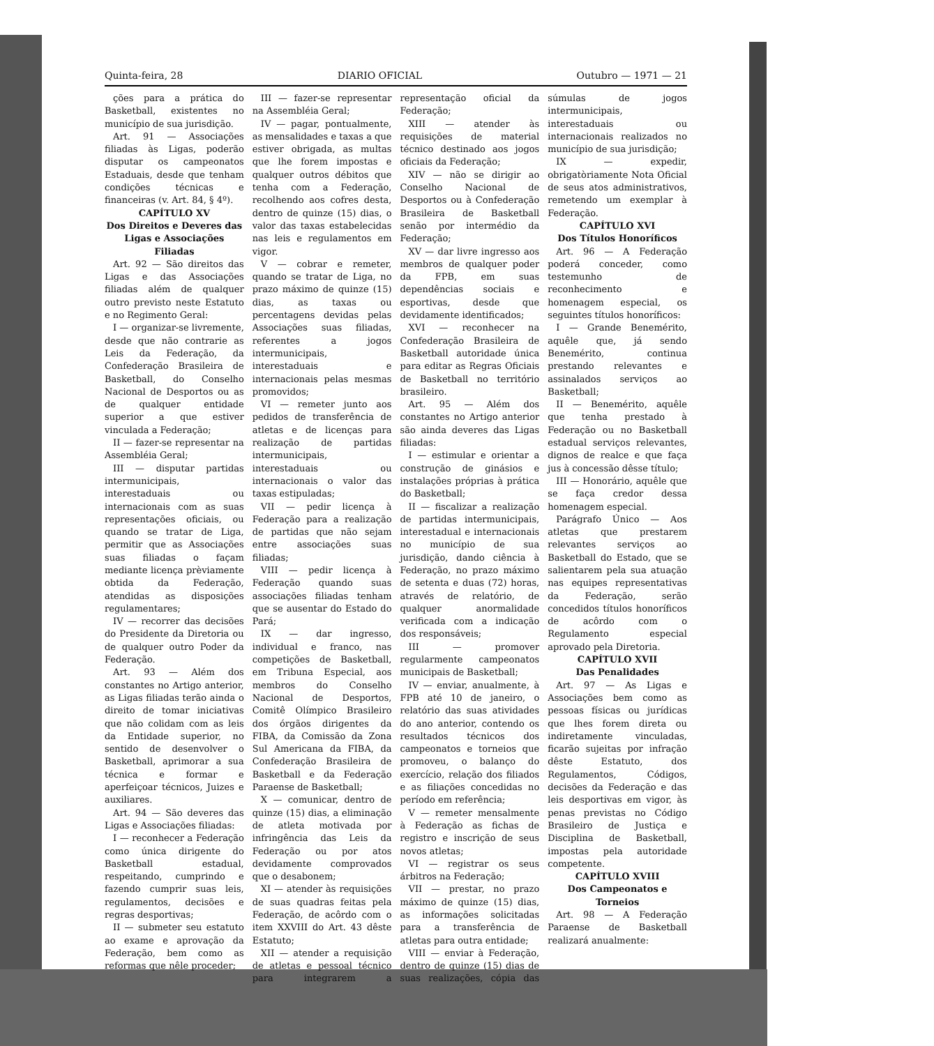Quinta-feira, 28 DIARIO OFICIAL Outubro — 1971 — 21
ções para a prática do Basketball, existentes no município de sua jurisdição.
Art. 91 — Associações filiadas às Ligas, poderão disputar os campeonatos Estaduais, desde que tenham condições técnicas e financeiras (v. Art. 84, § 4º).
CAPÍTULO XV
Dos Direitos e Deveres das Ligas e Associações Filiadas
Art. 92 — São direitos das Ligas e das Associações filiadas além de qualquer outro previsto neste Estatuto e no Regimento Geral:
I — organizar-se livremente, desde que não contrarie as Leis da Federação, da Confederação Brasileira de Basketball, do Conselho Nacional de Desportos ou as de qualquer entidade superior a que estiver vinculada a Federação;
II — fazer-se representar na Assembléia Geral;
III — disputar partidas intermunicipais, interestaduais ou internacionais com as suas representações oficiais, ou quando se tratar de Liga, permitir que as Associações suas filiadas o façam mediante licença prèviamente obtida da Federação, atendidas as disposições regulamentares;
IV — recorrer das decisões do Presidente da Diretoria ou de qualquer outro Poder da Federação.
Art. 93 — Além dos constantes no Artigo anterior, as Ligas filiadas terão ainda o direito de tomar iniciativas que não colidam com as leis da Entidade superior, no sentido de desenvolver o Basketball, aprimorar a sua técnica e formar e aperfeiçoar técnicos, Juizes e auxiliares.
Art. 94 — São deveres das Ligas e Associações filiadas:
I — reconhecer a Federação como única dirigente do Basketball estadual, respeitando, cumprindo e fazendo cumprir suas leis, regulamentos, decisões e regras desportivas;
II — submeter seu estatuto ao exame e aprovação da Federação, bem como as reformas que nêle proceder;
III — fazer-se representar na Assembléia Geral;
IV — pagar, pontualmente, as mensalidades e taxas a que estiver obrigada, as multas que lhe forem impostas e qualquer outros débitos que tenha com a Federação, recolhendo aos cofres desta, dentro de quinze (15) dias, o valor das taxas estabelecidas nas leis e regulamentos em vigor.
V — cobrar e remeter, quando se tratar de Liga, no prazo máximo de quinze (15) dias, as taxas ou percentagens devidas pelas Associações suas filiadas, referentes a jogos intermunicipais, interestaduais e internacionais pelas mesmas promovidos;
VI — remeter junto aos pedidos de transferência de atletas e de licenças para realização de partidas intermunicipais, interestaduais ou internacionais o valor das taxas estipuladas;
VII — pedir licença à Federação para a realização de partidas que não sejam entre associações suas filiadas;
VIII — pedir licença à Federação quando suas associações filiadas tenham que se ausentar do Estado do Pará;
IX — dar ingresso, individual e franco, nas competições de Basketball, em Tribuna Especial, aos membros do Conselho Nacional de Desportos, Comitê Olímpico Brasileiro dos órgãos dirigentes da FIBA, da Comissão da Zona Sul Americana da FIBA, da Confederação Brasileira de Basketball e da Federação Paraense de Basketball;
X — comunicar, dentro de quinze (15) dias, a eliminação de atleta motivada por infringência das Leis da Federação ou por atos devidamente comprovados que o desabonem;
XI — atender às requisições de suas quadras feitas pela Federação, de acôrdo com o item XXVIII do Art. 43 dêste Estatuto;
XII — atender a requisição de atletas e pessoal técnico para integrarem a representação oficial da Federação;
XIII — atender às requisições de material técnico destinado aos jogos oficiais da Federação;
XIV — não se dirigir ao Conselho Nacional de Desportos ou à Confederação Brasileira de Basketball senão por intermédio da Federação;
XV — dar livre ingresso aos membros de qualquer poder da FPB, em suas dependências sociais e esportivas, desde que devidamente identificados;
XVI — reconhecer na Confederação Brasileira de Basketball autoridade única para editar as Regras Oficiais de Basketball no território brasileiro.
Art. 95 — Além dos constantes no Artigo anterior são ainda deveres das Ligas filiadas:
I — estimular e orientar a construção de ginásios e instalações próprias à prática do Basketball;
II — fiscalizar a realização de partidas intermunicipais, interestadual e internacionais no município de sua jurisdição, dando ciência à Federação, no prazo máximo de setenta e duas (72) horas, através de relatório, de qualquer anormalidade verificada com a indicação dos responsáveis;
III — promover regularmente campeonatos municipais de Basketball;
IV — enviar, anualmente, à FPB até 10 de janeiro, o relatório das suas atividades do ano anterior, contendo os resultados técnicos dos campeonatos e torneios que promoveu, o balanço do exercício, relação dos filiados e as filiações concedidas no período em referência;
V — remeter mensalmente à Federação as fichas de registro e inscrição de seus novos atletas;
VI — registrar os seus árbitros na Federação;
VII — prestar, no prazo máximo de quinze (15) dias, as informações solicitadas para a transferência de atletas para outra entidade;
VIII — enviar à Federação, dentro de quinze (15) dias de suas realizações, cópia das súmulas de jogos intermunicipais, interestaduais ou internacionais realizados no município de sua jurisdição;
IX — expedir, obrigatòriamente Nota Oficial de seus atos administrativos, remetendo um exemplar à Federação.
CAPÍTULO XVI
Dos Títulos Honoríficos
Art. 96 — A Federação poderá conceder, como testemunho de reconhecimento e homenagem especial, os seguintes títulos honoríficos:
I — Grande Benemérito, aquêle que, já sendo Benemérito, continua prestando relevantes e assinalados serviços ao Basketball;
II — Benemérito, aquêle que tenha prestado à Federação ou no Basketball estadual serviços relevantes, dignos de realce e que faça jus à concessão dêsse título;
III — Honorário, aquêle que se faça credor dessa homenagem especial.
Parágrafo Único — Aos atletas que prestarem relevantes serviços ao Basketball do Estado, que se salientarem pela sua atuação nas equipes representativas da Federação, serão concedidos títulos honoríficos de acôrdo com o Regulamento especial aprovado pela Diretoria.
CAPÍTULO XVII
Das Penalidades
Art. 97 — As Ligas e Associações bem como as pessoas físicas ou jurídicas que lhes forem direta ou indiretamente vinculadas, ficarão sujeitas por infração dêste Estatuto, dos Regulamentos, Códigos, decisões da Federação e das leis desportivas em vigor, às penas previstas no Código Brasileiro de Justiça e Disciplina de Basketball, impostas pela autoridade competente.
CAPÍTULO XVIII
Dos Campeonatos e Torneios
Art. 98 — A Federação Paraense de Basketball realizará anualmente: